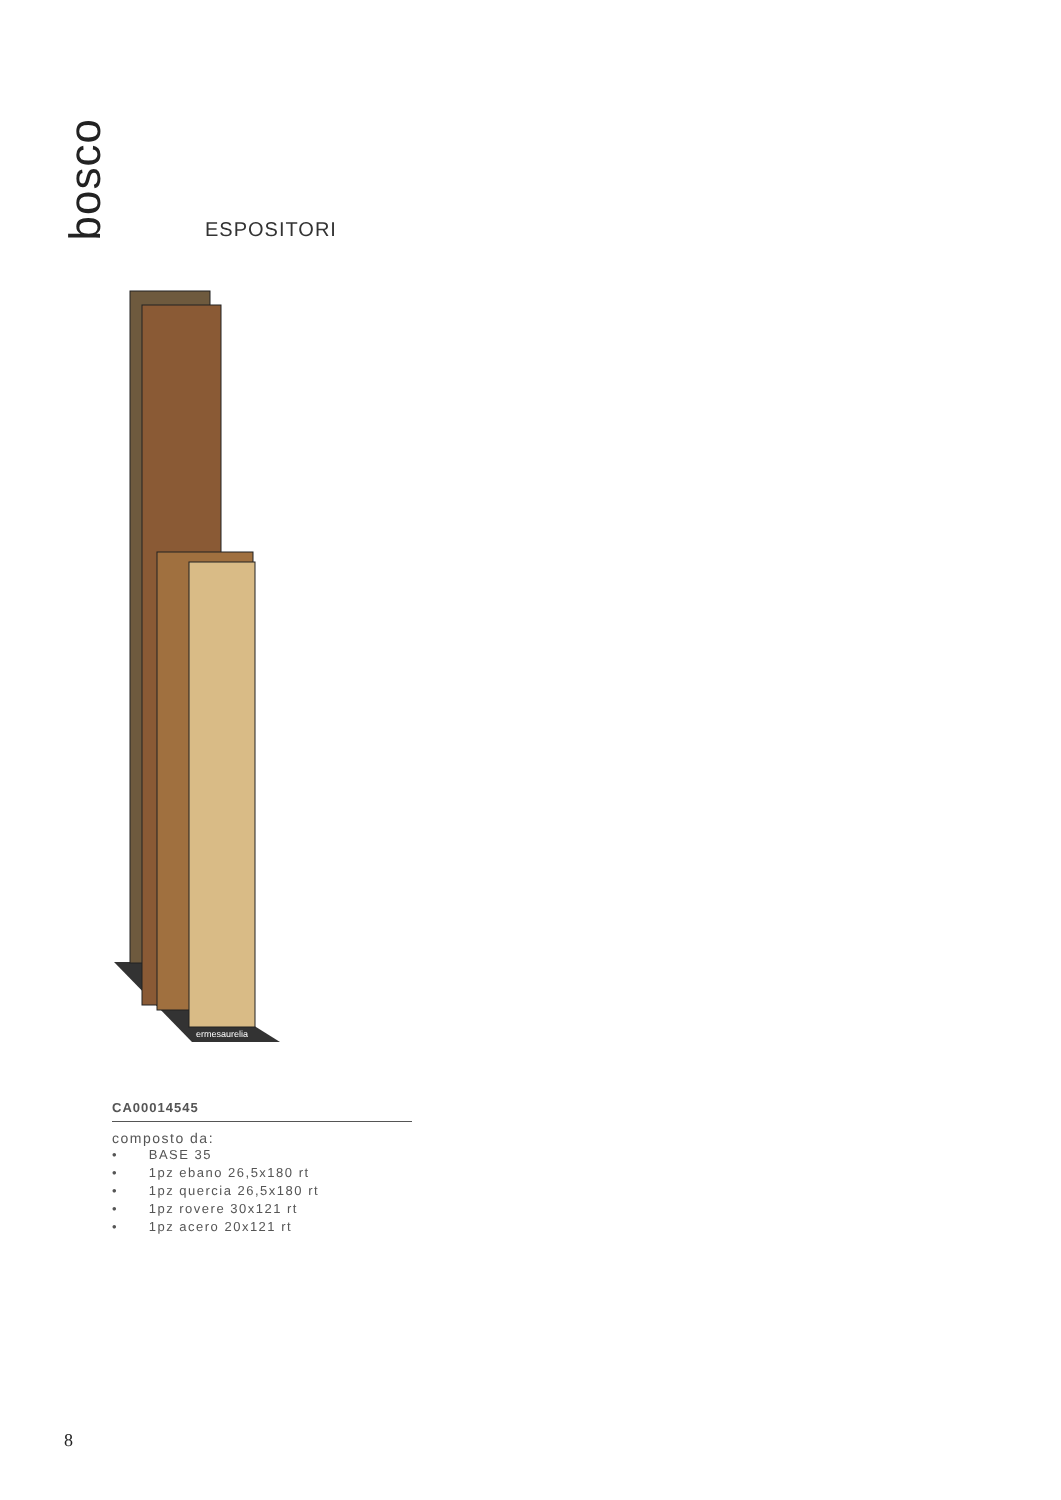bosco
ESPOSITORI
ermesaurelia
CA00014545
composto da:
• BASE 35
• 1pz ebano 26,5x180 rt
• 1pz quercia 26,5x180 rt
• 1pz rovere 30x121 rt
• 1pz acero 20x121 rt
8